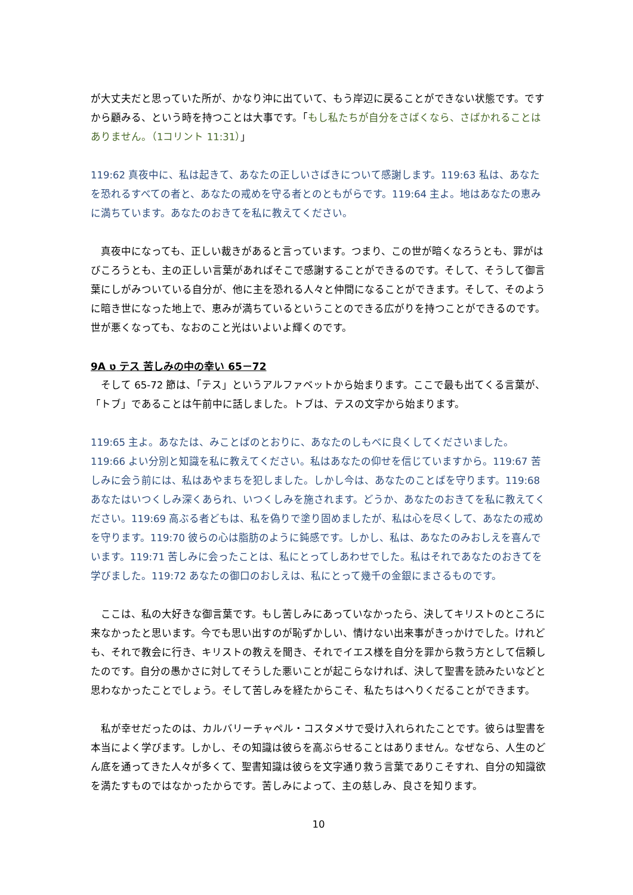が大丈夫だと思っていた所が、かなり沖に出ていて、もう岸辺に戻ることができない状態です。ですから顧みる、という時を持つことは大事です。「もし私たちが自分をさばくなら、さばかれることはありません。（1コリント 11:31）」
119:62 真夜中に、私は起きて、あなたの正しいさばきについて感謝します。119:63 私は、あなたを恐れるすべての者と、あなたの戒めを守る者とのともがらです。119:64 主よ。地はあなたの恵みに満ちています。あなたのおきてを私に教えてください。
　真夜中になっても、正しい裁きがあると言っています。つまり、この世が暗くなろうとも、罪がはびころうとも、主の正しい言葉があればそこで感謝することができるのです。そして、そうして御言葉にしがみついている自分が、他に主を恐れる人々と仲間になることができます。そして、そのように暗き世になった地上で、恵みが満ちているということのできる広がりを持つことができるのです。世が悪くなっても、なおのこと光はいよいよ輝くのです。
9A ט テス 苦しみの中の幸い 65－72
　そして 65-72 節は、「テス」というアルファベットから始まります。ここで最も出てくる言葉が、「トブ」であることは午前中に話しました。トブは、テスの文字から始まります。
119:65 主よ。あなたは、みことばのとおりに、あなたのしもべに良くしてくださいました。119:66 よい分別と知識を私に教えてください。私はあなたの仰せを信じていますから。119:67 苦しみに会う前には、私はあやまちを犯しました。しかし今は、あなたのことばを守ります。119:68 あなたはいつくしみ深くあられ、いつくしみを施されます。どうか、あなたのおきてを私に教えてください。119:69 高ぶる者どもは、私を偽りで塗り固めましたが、私は心を尽くして、あなたの戒めを守ります。119:70 彼らの心は脂肪のように鈍感です。しかし、私は、あなたのみおしえを喜んでいます。119:71 苦しみに会ったことは、私にとってしあわせでした。私はそれであなたのおきてを学びました。119:72 あなたの御口のおしえは、私にとって幾千の金銀にまさるものです。
　ここは、私の大好きな御言葉です。もし苦しみにあっていなかったら、決してキリストのところに来なかったと思います。今でも思い出すのが恥ずかしい、情けない出来事がきっかけでした。けれども、それで教会に行き、キリストの教えを聞き、それでイエス様を自分を罪から救う方として信頼したのです。自分の愚かさに対してそうした悪いことが起こらなければ、決して聖書を読みたいなどと思わなかったことでしょう。そして苦しみを経たからこそ、私たちはへりくだることができます。
　私が幸せだったのは、カルバリーチャペル・コスタメサで受け入れられたことです。彼らは聖書を本当によく学びます。しかし、その知識は彼らを高ぶらせることはありません。なぜなら、人生のどん底を通ってきた人々が多くて、聖書知識は彼らを文字通り救う言葉でありこそすれ、自分の知識欲を満たすものではなかったからです。苦しみによって、主の慈しみ、良さを知ります。
10